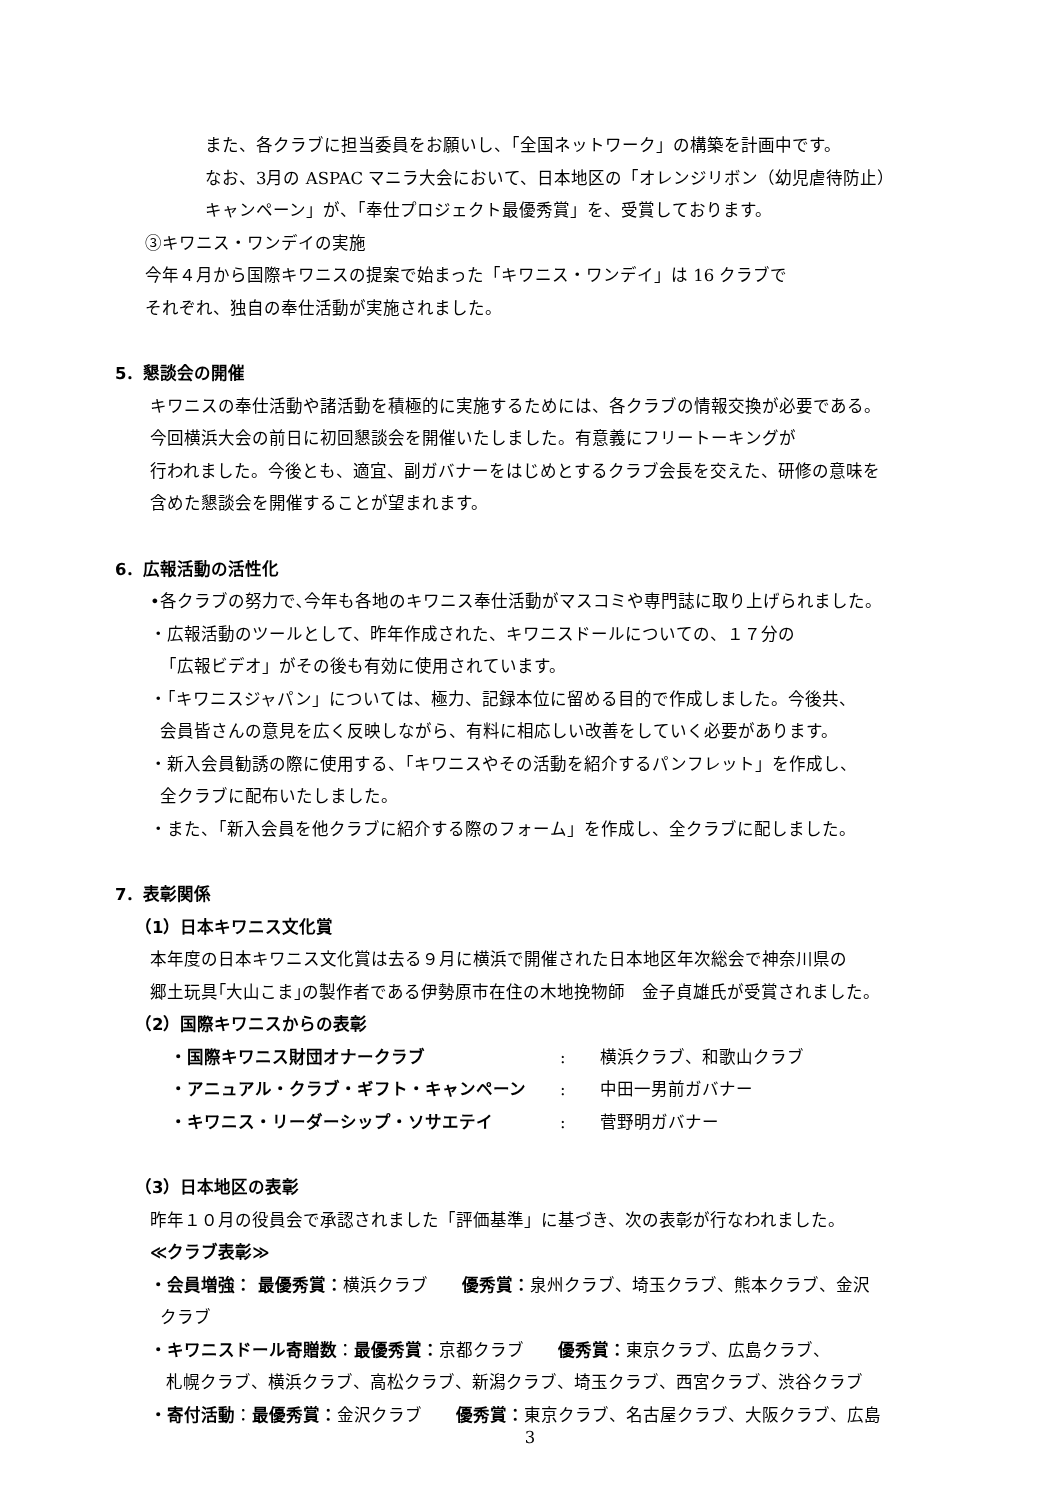また、各クラブに担当委員をお願いし、「全国ネットワーク」の構築を計画中です。
なお、3月の ASPAC マニラ大会において、日本地区の「オレンジリボン（幼児虐待防止）
キャンペーン」が、「奉仕プロジェクト最優秀賞」を、受賞しております。
③キワニス・ワンデイの実施
今年４月から国際キワニスの提案で始まった「キワニス・ワンデイ」は 16 クラブで
それぞれ、独自の奉仕活動が実施されました。
5．懇談会の開催
キワニスの奉仕活動や諸活動を積極的に実施するためには、各クラブの情報交換が必要である。
今回横浜大会の前日に初回懇談会を開催いたしました。有意義にフリートーキングが
行われました。今後とも、適宜、副ガバナーをはじめとするクラブ会長を交えた、研修の意味を
含めた懇談会を開催することが望まれます。
6．広報活動の活性化
•各クラブの努力で､今年も各地のキワニス奉仕活動がマスコミや専門誌に取り上げられました。
・広報活動のツールとして、昨年作成された、キワニスドールについての、１７分の
「広報ビデオ」がその後も有効に使用されています。
・「キワニスジャパン」については、極力、記録本位に留める目的で作成しました。今後共、
会員皆さんの意見を広く反映しながら、有料に相応しい改善をしていく必要があります。
・新入会員勧誘の際に使用する、「キワニスやその活動を紹介するパンフレット」を作成し、
全クラブに配布いたしました。
・また、「新入会員を他クラブに紹介する際のフォーム」を作成し、全クラブに配しました。
7．表彰関係
（1）日本キワニス文化賞
本年度の日本キワニス文化賞は去る９月に横浜で開催された日本地区年次総会で神奈川県の
郷土玩具｢大山こま｣の製作者である伊勢原市在住の木地挽物師　金子貞雄氏が受賞されました。
（2）国際キワニスからの表彰
・国際キワニス財団オナークラブ: 横浜クラブ、和歌山クラブ
・アニュアル・クラブ・ギフト・キャンペーン: 中田一男前ガバナー
・キワニス・リーダーシップ・ソサエテイ: 菅野明ガバナー
（3）日本地区の表彰
昨年１０月の役員会で承認されました「評価基準」に基づき、次の表彰が行なわれました。
≪クラブ表彰≫
・会員増強： 最優秀賞：横浜クラブ　　優秀賞：泉州クラブ、埼玉クラブ、熊本クラブ、金沢
クラブ
・キワニスドール寄贈数：最優秀賞：京都クラブ　　優秀賞：東京クラブ、広島クラブ、
札幌クラブ、横浜クラブ、高松クラブ、新潟クラブ、埼玉クラブ、西宮クラブ、渋谷クラブ
・寄付活動：最優秀賞：金沢クラブ　　優秀賞：東京クラブ、名古屋クラブ、大阪クラブ、広島
3